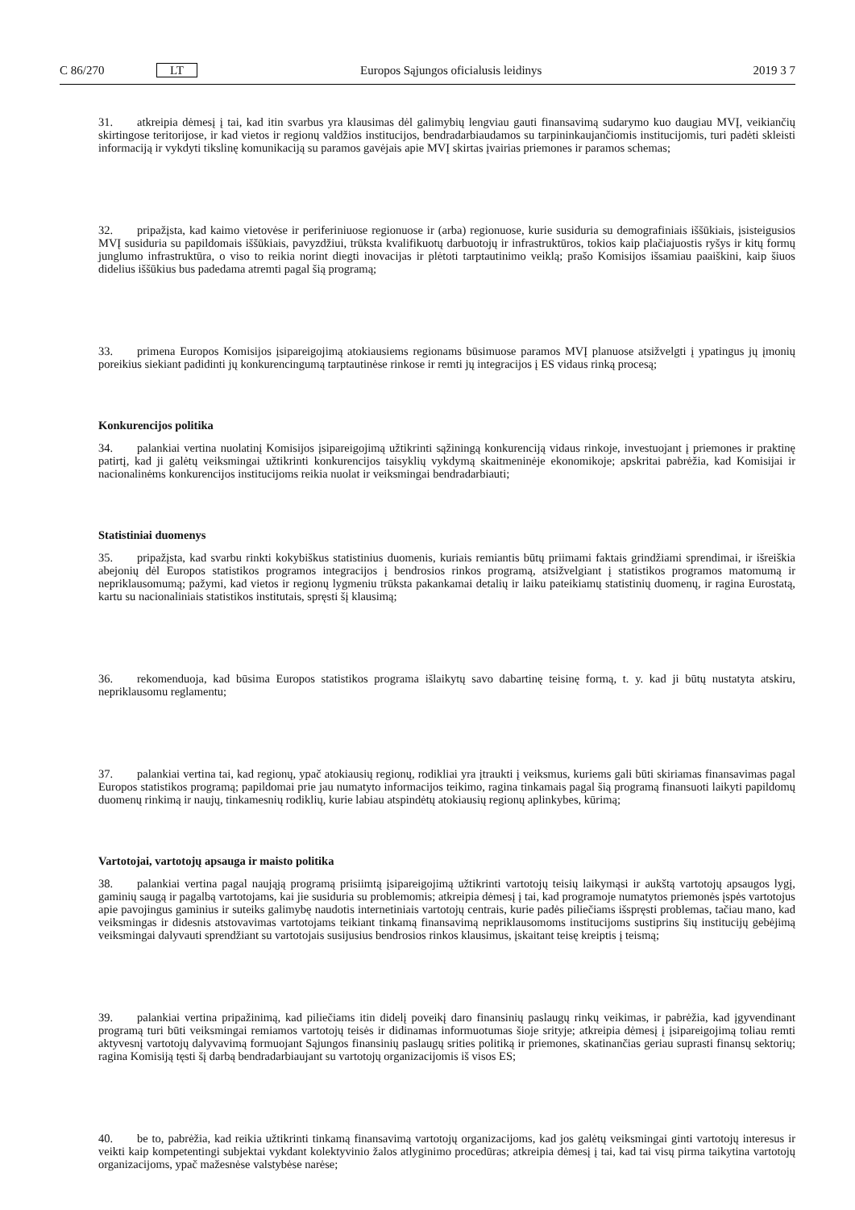C 86/270 LT Europos Sąjungos oficialusis leidinys 2019 3 7
31. atkreipia dėmesį į tai, kad itin svarbus yra klausimas dėl galimybių lengviau gauti finansavimą sudarymo kuo daugiau MVĮ, veikiančių skirtingose teritorijose, ir kad vietos ir regionų valdžios institucijos, bendradarbiaudamos su tarpininkaujančiomis institucijomis, turi padėti skleisti informaciją ir vykdyti tikslinę komunikaciją su paramos gavėjais apie MVĮ skirtas įvairias priemones ir paramos schemas;
32. pripažįsta, kad kaimo vietovėse ir periferiniuose regionuose ir (arba) regionuose, kurie susiduria su demografiniais iššūkiais, įsisteigusios MVĮ susiduria su papildomais iššūkiais, pavyzdžiui, trūksta kvalifikuotų darbuotojų ir infrastruktūros, tokios kaip plačiajuostis ryšys ir kitų formų junglumo infrastruktūra, o viso to reikia norint diegti inovacijas ir plėtoti tarptautinimo veiklą; prašo Komisijos išsamiau paaiškini, kaip šiuos didelius iššūkius bus padedama atremti pagal šią programą;
33. primena Europos Komisijos įsipareigojimą atokiausiems regionams būsimuose paramos MVĮ planuose atsižvelgti į ypatingus jų įmonių poreikius siekiant padidinti jų konkurencingumą tarptautinėse rinkose ir remti jų integracijos į ES vidaus rinką procesą;
Konkurencijos politika
34. palankiai vertina nuolatinį Komisijos įsipareigojimą užtikrinti sąžiningą konkurenciją vidaus rinkoje, investuojant į priemones ir praktinę patirtį, kad ji galėtų veiksmingai užtikrinti konkurencijos taisyklių vykdymą skaitmeninėje ekonomikoje; apskritai pabrėžia, kad Komisijai ir nacionalinėms konkurencijos institucijoms reikia nuolat ir veiksmingai bendradarbiauti;
Statistiniai duomenys
35. pripažįsta, kad svarbu rinkti kokybiškus statistinius duomenis, kuriais remiantis būtų priimami faktais grindžiami sprendimai, ir išreiškia abejonių dėl Europos statistikos programos integracijos į bendrosios rinkos programą, atsižvelgiant į statistikos programos matomumą ir nepriklausomumą; pažymi, kad vietos ir regionų lygmeniu trūksta pakankamai detalių ir laiku pateikiamų statistinių duomenų, ir ragina Eurostatą, kartu su nacionaliniais statistikos institutais, spręsti šį klausimą;
36. rekomenduoja, kad būsima Europos statistikos programa išlaikytų savo dabartinę teisinę formą, t. y. kad ji būtų nustatyta atskiru, nepriklausomu reglamentu;
37. palankiai vertina tai, kad regionų, ypač atokiausių regionų, rodikliai yra įtraukti į veiksmus, kuriems gali būti skiriamas finansavimas pagal Europos statistikos programą; papildomai prie jau numatyto informacijos teikimo, ragina tinkamais pagal šią programą finansuoti laikyti papildomų duomenų rinkimą ir naujų, tinkamesnių rodiklių, kurie labiau atspindėtų atokiausių regionų aplinkybes, kūrimą;
Vartotojai, vartotojų apsauga ir maisto politika
38. palankiai vertina pagal naująją programą prisiimtą įsipareigojimą užtikrinti vartotojų teisių laikymąsi ir aukštą vartotojų apsaugos lygį, gaminių saugą ir pagalbą vartotojams, kai jie susiduria su problemomis; atkreipia dėmesį į tai, kad programoje numatytos priemonės įspės vartotojus apie pavojingus gaminius ir suteiks galimybę naudotis internetiniais vartotojų centrais, kurie padės piliečiams išspręsti problemas, tačiau mano, kad veiksmingas ir didesnis atstovavimas vartotojams teikiant tinkamą finansavimą nepriklausomoms institucijoms sustiprins šių institucijų gebėjimą veiksmingai dalyvauti sprendžiant su vartotojais susijusius bendrosios rinkos klausimus, įskaitant teisę kreiptis į teismą;
39. palankiai vertina pripažinimą, kad piliečiams itin didelį poveikį daro finansinių paslaugų rinkų veikimas, ir pabrėžia, kad įgyvendinant programą turi būti veiksmingai remiamos vartotojų teisės ir didinamas informuotumas šioje srityje; atkreipia dėmesį į įsipareigojimą toliau remti aktyvesnį vartotojų dalyvavimą formuojant Sąjungos finansinių paslaugų srities politiką ir priemones, skatinančias geriau suprasti finansų sektorių; ragina Komisiją tęsti šį darbą bendradarbiaujant su vartotojų organizacijomis iš visos ES;
40. be to, pabrėžia, kad reikia užtikrinti tinkamą finansavimą vartotojų organizacijoms, kad jos galėtų veiksmingai ginti vartotojų interesus ir veikti kaip kompetentingi subjektai vykdant kolektyvinio žalos atlyginimo procedūras; atkreipia dėmesį į tai, kad tai visų pirma taikytina vartotojų organizacijoms, ypač mažesnėse valstybėse narėse;